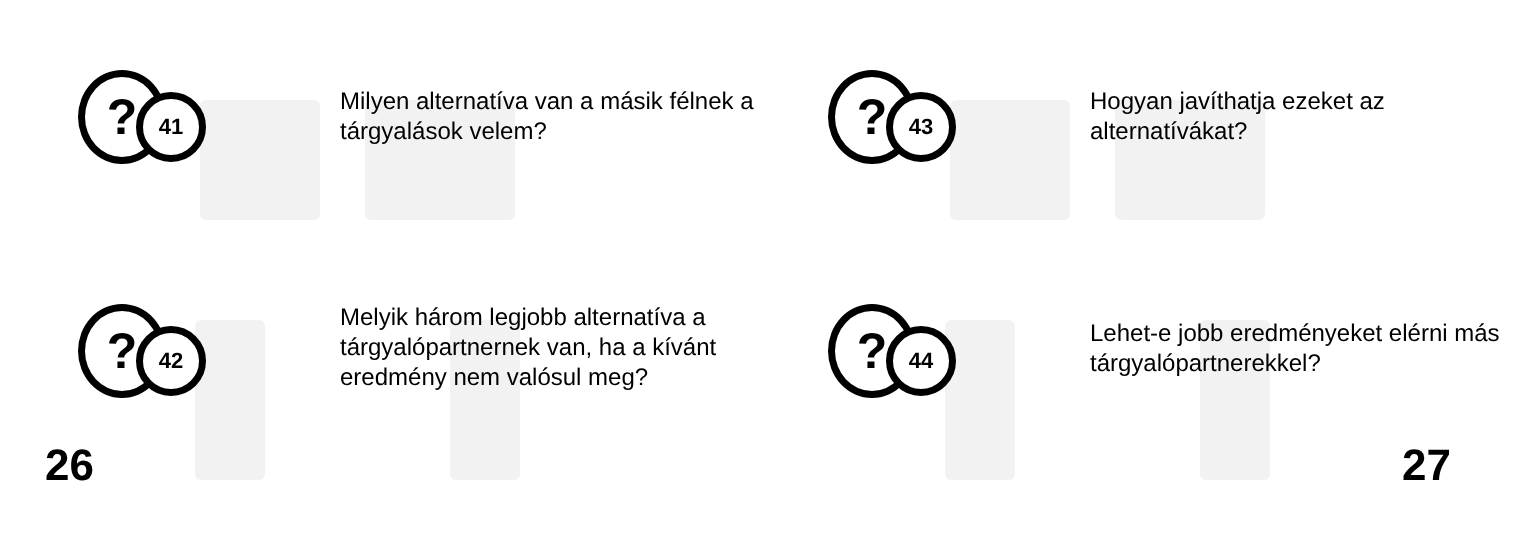? 41
Milyen alternatíva van a másik félnek a tárgyalások velem?
? 42
Melyik három legjobb alternatíva a tárgyalópartnernek van, ha a kívánt eredmény nem valósul meg?
26
? 43
Hogyan javíthatja ezeket az alternatívákat?
? 44
Lehet-e jobb eredményeket elérni más tárgyalópartnerekkel?
27